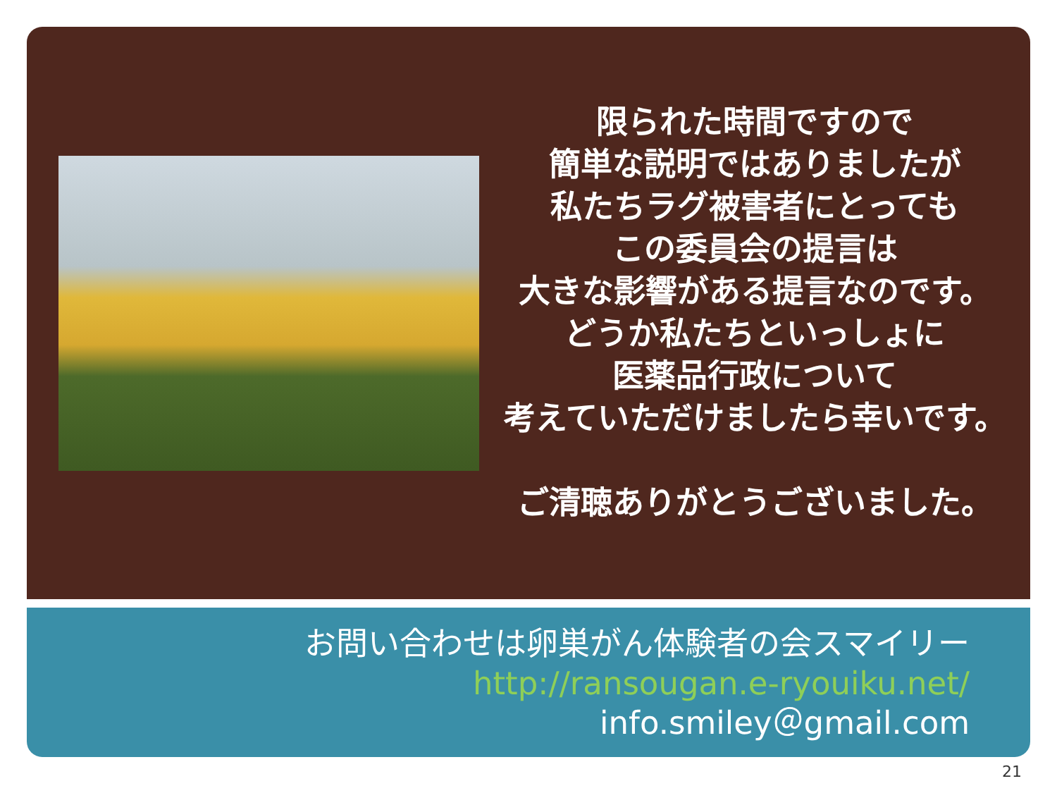限られた時間ですので
簡単な説明ではありましたが
私たちラグ被害者にとっても
この委員会の提言は
大きな影響がある提言なのです。
どうか私たちといっしょに
医薬品行政について
考えていただけましたら幸いです。
ご清聴ありがとうございました。
お問い合わせは卵巣がん体験者の会スマイリー
http://ransougan.e-ryouiku.net/
info.smiley＠gmail.com
21